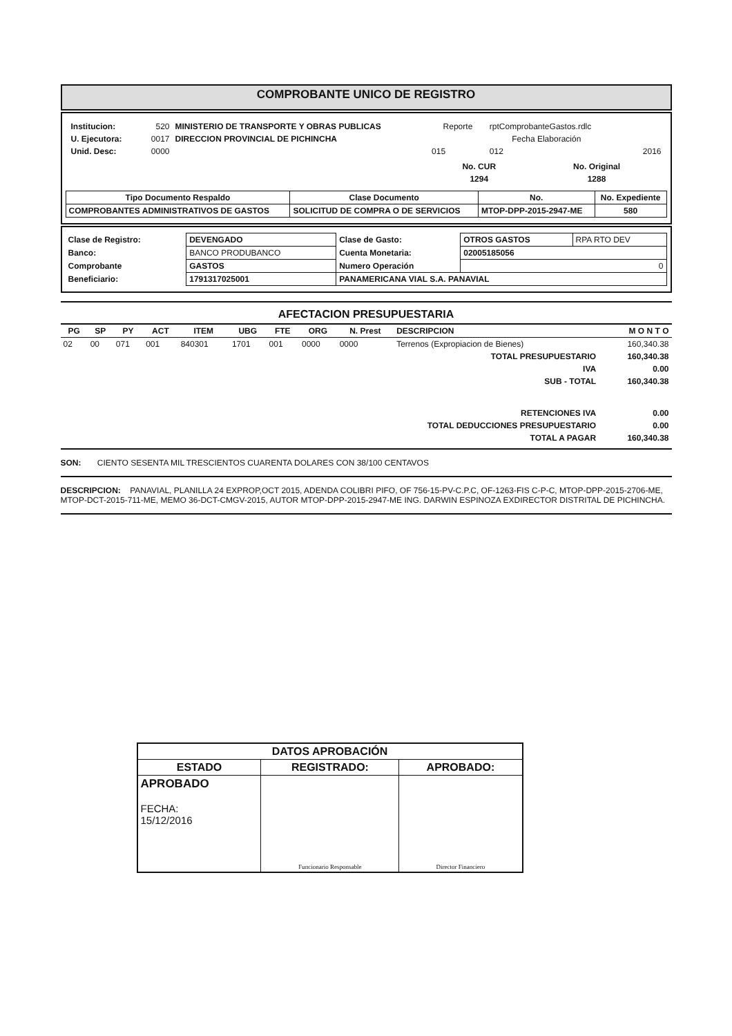COMPROBANTE UNICO DE REGISTRO
| / Institucion: / 520 / MINISTERIO DE TRANSPORTE Y OBRAS PUBLICAS / / U. Ejecutora: / 0017 / DIRECCION PROVINCIAL DE PICHINCHA / / Unid. Desc: / 0000 / / | / Reporte / rptComprobanteGastos.rdlc / / / Fecha Elaboración / / / / 015 / 012 / 2016 / / No. CUR / No. Original / / --- / --- / / 1294 / 1288 / |
| Tipo Documento Respaldo | Clase Documento | No. | No. Expediente |
| --- | --- | --- | --- |
| COMPROBANTES ADMINISTRATIVOS DE GASTOS | SOLICITUD DE COMPRA O DE SERVICIOS | MTOP-DPP-2015-2947-ME | 580 |
| Clase de Registro: | DEVENGADO | Clase de Gasto: | OTROS GASTOS | RPA RTO DEV |
| Banco: | BANCO PRODUBANCO | Cuenta Monetaria: | 02005185056 | |
| Comprobante | GASTOS | Numero Operación | 0 | |
| Beneficiario: | 1791317025001 | PANAMERICANA VIAL S.A. PANAVIAL | | |
AFECTACION PRESUPUESTARIA
| PG | SP | PY | ACT | ITEM | UBG | FTE | ORG | N. Prest | DESCRIPCION | M O N T O |
| --- | --- | --- | --- | --- | --- | --- | --- | --- | --- | --- |
| 02 | 00 | 071 | 001 | 840301 | 1701 | 001 | 0000 | 0000 | Terrenos (Expropiacion de Bienes) | 160,340.38 |
| TOTAL PRESUPUESTARIO | | | | | | | | | | 160,340.38 |
| IVA | | | | | | | | | | 0.00 |
| SUB - TOTAL | | | | | | | | | | 160,340.38 |
| RETENCIONES IVA | | | | | | | | | | 0.00 |
| TOTAL DEDUCCIONES PRESUPUESTARIO | | | | | | | | | | 0.00 |
| TOTAL A PAGAR | | | | | | | | | | 160,340.38 |
SON: CIENTO SESENTA MIL TRESCIENTOS CUARENTA DOLARES CON 38/100 CENTAVOS
DESCRIPCION: PANAVIAL, PLANILLA 24 EXPROP,OCT 2015, ADENDA COLIBRI PIFO, OF 756-15-PV-C.P.C, OF-1263-FIS C-P-C, MTOP-DPP-2015-2706-ME, MTOP-DCT-2015-711-ME, MEMO 36-DCT-CMGV-2015, AUTOR MTOP-DPP-2015-2947-ME ING. DARWIN ESPINOZA EXDIRECTOR DISTRITAL DE PICHINCHA.
| DATOS APROBACIÓN | | |
| --- | --- | --- |
| ESTADO | REGISTRADO: | APROBADO: |
| APROBADO FECHA: 15/12/2016 | Funcionario Responsable | Director Financiero |